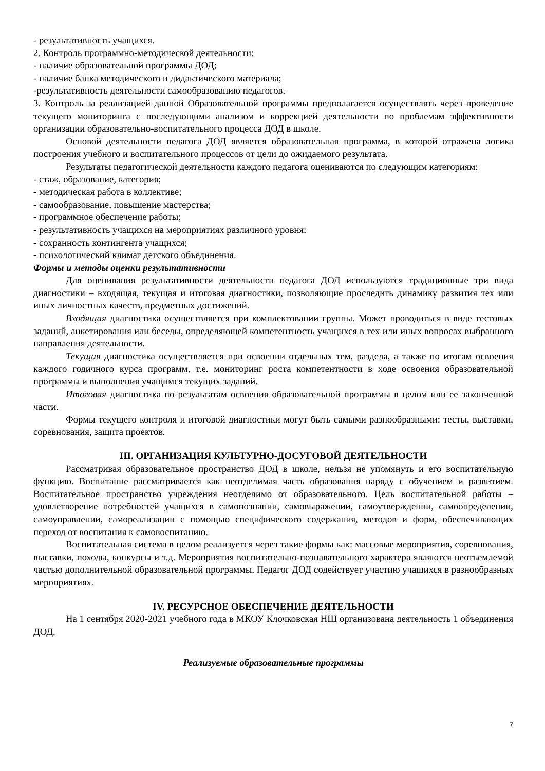- результативность учащихся.
2. Контроль программно-методической деятельности:
- наличие образовательной программы ДОД;
- наличие банка методического и дидактического материала;
-результативность деятельности самообразованию педагогов.
3. Контроль за реализацией данной Образовательной программы предполагается осуществлять через проведение текущего мониторинга с последующими анализом и коррекцией деятельности по проблемам эффективности организации образовательно-воспитательного процесса ДОД в школе.
Основой деятельности педагога ДОД является образовательная программа, в которой отражена логика построения учебного и воспитательного процессов от цели до ожидаемого результата.
Результаты педагогической деятельности каждого педагога оцениваются по следующим категориям:
- стаж, образование, категория;
- методическая работа в коллективе;
- самообразование, повышение мастерства;
- программное обеспечение работы;
- результативность учащихся на мероприятиях различного уровня;
- сохранность контингента учащихся;
- психологический климат детского объединения.
Формы и методы оценки результативности
Для оценивания результативности деятельности педагога ДОД используются традиционные три вида диагностики – входящая, текущая и итоговая диагностики, позволяющие проследить динамику развития тех или иных личностных качеств, предметных достижений.
Входящая диагностика осуществляется при комплектовании группы. Может проводиться в виде тестовых заданий, анкетирования или беседы, определяющей компетентность учащихся в тех или иных вопросах выбранного направления деятельности.
Текущая диагностика осуществляется при освоении отдельных тем, раздела, а также по итогам освоения каждого годичного курса программ, т.е. мониторинг роста компетентности в ходе освоения образовательной программы и выполнения учащимся текущих заданий.
Итоговая диагностика по результатам освоения образовательной программы в целом или ее законченной части.
Формы текущего контроля и итоговой диагностики могут быть самыми разнообразными: тесты, выставки, соревнования, защита проектов.
III. ОРГАНИЗАЦИЯ КУЛЬТУРНО-ДОСУГОВОЙ ДЕЯТЕЛЬНОСТИ
Рассматривая образовательное пространство ДОД в школе, нельзя не упомянуть и его воспитательную функцию. Воспитание рассматривается как неотделимая часть образования наряду с обучением и развитием. Воспитательное пространство учреждения неотделимо от образовательного. Цель воспитательной работы – удовлетворение потребностей учащихся в самопознании, самовыражении, самоутверждении, самоопределении, самоуправлении, самореализации с помощью специфического содержания, методов и форм, обеспечивающих переход от воспитания к самовоспитанию.
Воспитательная система в целом реализуется через такие формы как: массовые мероприятия, соревнования, выставки, походы, конкурсы и т.д. Мероприятия воспитательно-познавательного характера являются неотъемлемой частью дополнительной образовательной программы. Педагог ДОД содействует участию учащихся в разнообразных мероприятиях.
IV. РЕСУРСНОЕ ОБЕСПЕЧЕНИЕ ДЕЯТЕЛЬНОСТИ
На 1 сентября 2020-2021 учебного года в МКОУ Клочковская НШ организована деятельность 1 объединения ДОД.
Реализуемые образовательные программы
7